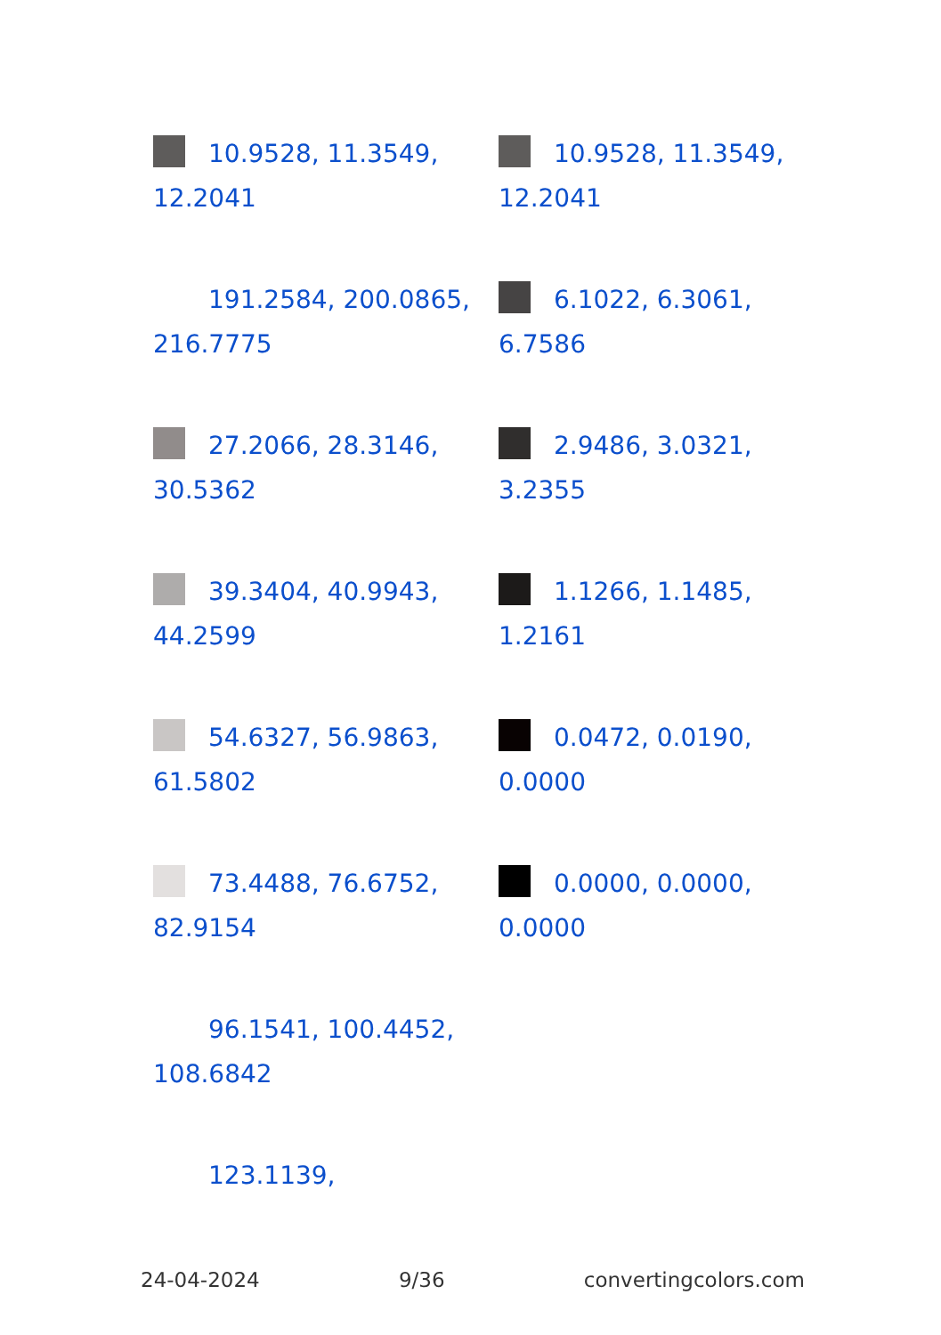10.9528, 11.3549, 12.2041
10.9528, 11.3549, 12.2041
191.2584, 200.0865, 216.7775
6.1022, 6.3061, 6.7586
27.2066, 28.3146, 30.5362
2.9486, 3.0321, 3.2355
39.3404, 40.9943, 44.2599
1.1266, 1.1485, 1.2161
54.6327, 56.9863, 61.5802
0.0472, 0.0190, 0.0000
73.4488, 76.6752, 82.9154
0.0000, 0.0000, 0.0000
96.1541, 100.4452, 108.6842
123.1139,
24-04-2024 9/36 convertingcolors.com